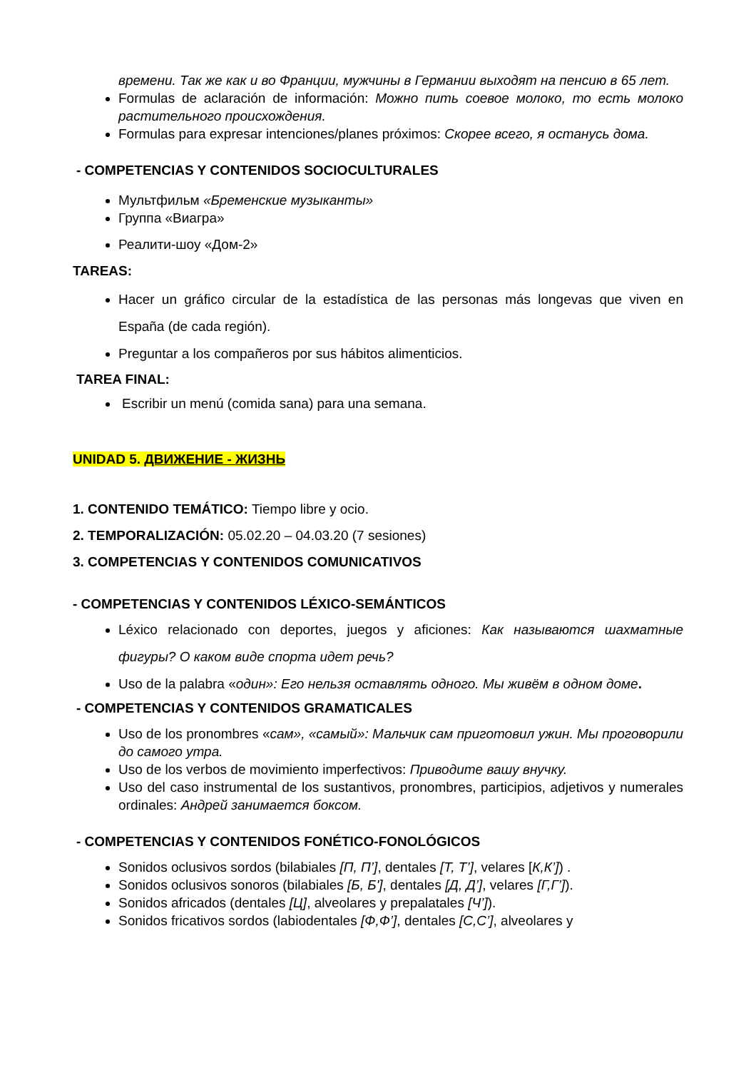времени. Так же как и во Франции, мужчины в Германии выходят на пенсию в 65 лет.
Formulas de aclaración de información: Можно пить соевое молоко, то есть молоко растительного происхождения.
Formulas para expresar intenciones/planes próximos: Скорее всего, я останусь дома.
- COMPETENCIAS Y CONTENIDOS SOCIOCULTURALES
Мультфильм «Бременские музыканты»
Группа «Виагра»
Реалити-шоу «Дом-2»
TAREAS:
Hacer un gráfico circular de la estadística de las personas más longevas que viven en España (de cada región).
Preguntar a los compañeros por sus hábitos alimenticios.
TAREA FINAL:
Escribir un menú (comida sana) para una semana.
UNIDAD 5. ДВИЖЕНИЕ - ЖИЗНЬ
1. CONTENIDO TEMÁTICO: Tiempo libre y ocio.
2. TEMPORALIZACIÓN: 05.02.20 – 04.03.20 (7 sesiones)
3. COMPETENCIAS Y CONTENIDOS COMUNICATIVOS
- COMPETENCIAS Y CONTENIDOS LÉXICO-SEMÁNTICOS
Léxico relacionado con deportes, juegos y aficiones: Как называются шахматные фигуры? О каком виде спорта идет речь?
Uso de la palabra «один»: Его нельзя оставлять одного. Мы живём в одном доме.
- COMPETENCIAS Y CONTENIDOS GRAMATICALES
Uso de los pronombres «сам», «самый»: Мальчик сам приготовил ужин. Мы проговорили до самого утра.
Uso de los verbos de movimiento imperfectivos: Приводите вашу внучку.
Uso del caso instrumental de los sustantivos, pronombres, participios, adjetivos y numerales ordinales: Андрей занимается боксом.
- COMPETENCIAS Y CONTENIDOS FONÉTICO-FONOLÓGICOS
Sonidos oclusivos sordos (bilabiales [П, П’], dentales [Т, Т’], velares [К,К’]) .
Sonidos oclusivos sonoros (bilabiales [Б, Б'], dentales [Д, Д’], velares [Г,Г’]).
Sonidos africados (dentales [Ц], alveolares y prepalatales [Ч’]).
Sonidos fricativos sordos (labiodentales [Ф,Ф’], dentales [С,С’], alveolares y